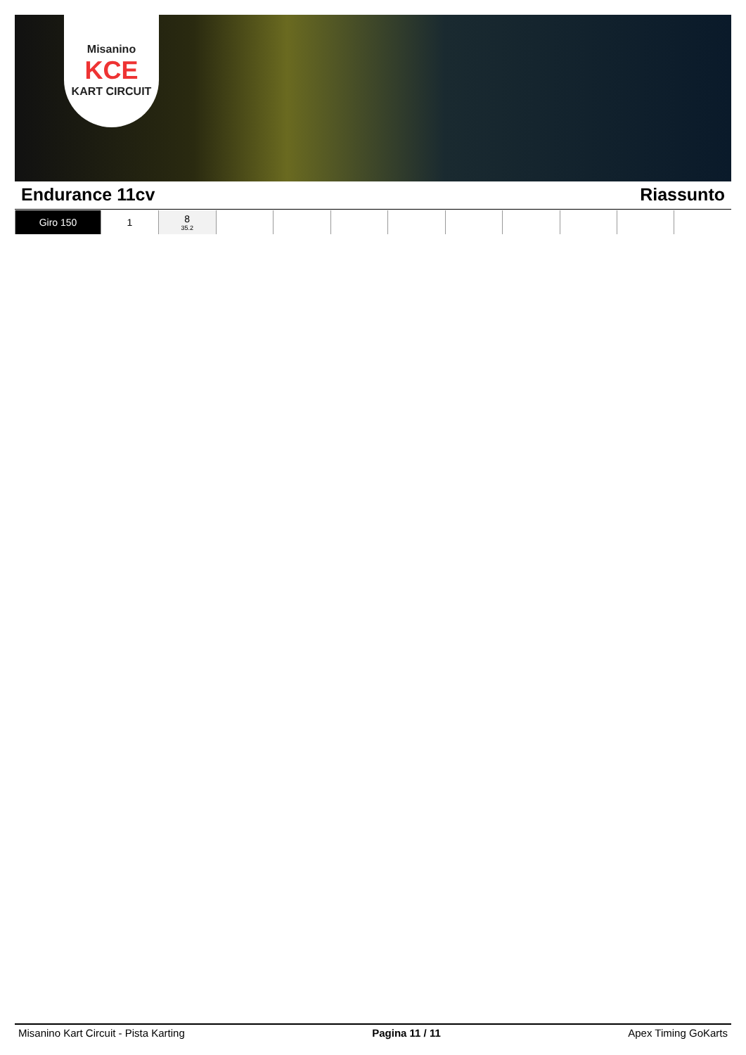Misanino
KCE
KART CIRCUIT
Endurance 11cv Riassunto
| Giro 150 | 1 | 8 35.2 | | | | | | | | | |
Misanino Kart Circuit - Pista Karting Pagina 11 / 11 Apex Timing GoKarts